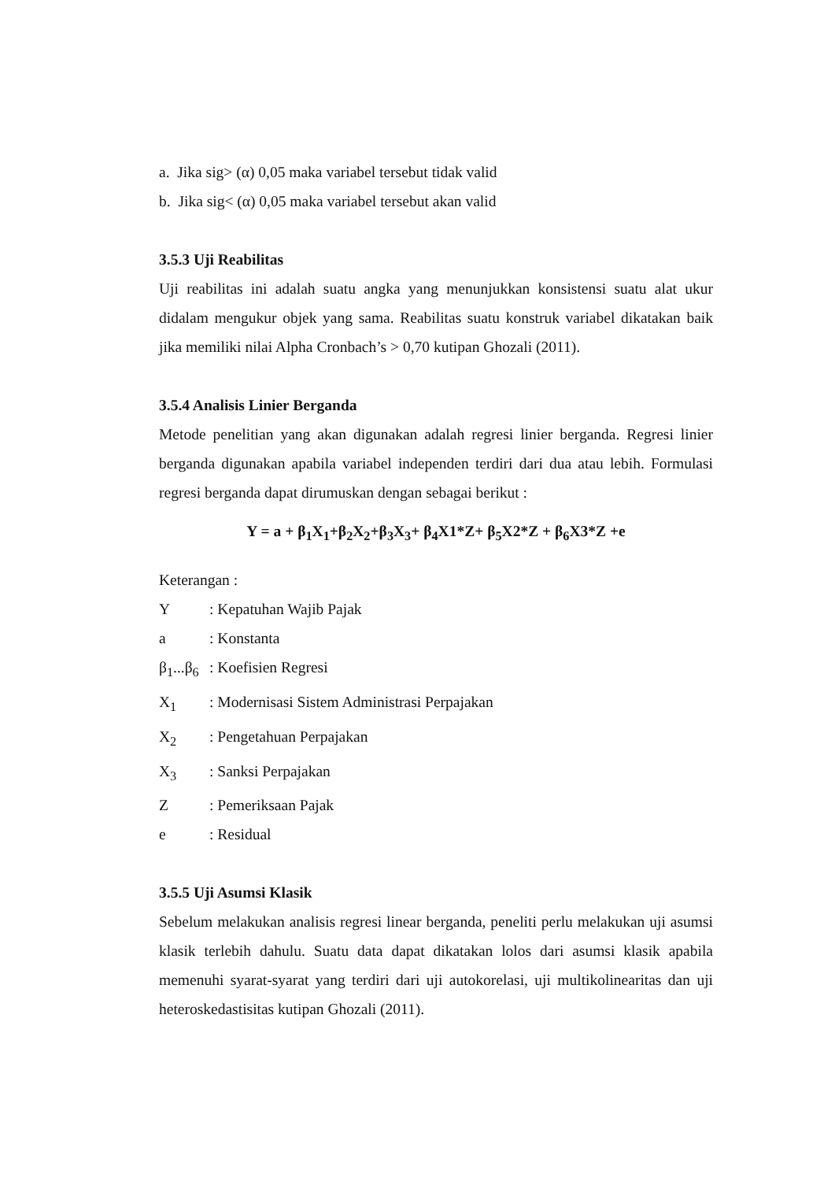a. Jika sig> (α) 0,05 maka variabel tersebut tidak valid
b. Jika sig< (α) 0,05 maka variabel tersebut akan valid
3.5.3 Uji Reabilitas
Uji reabilitas ini adalah suatu angka yang menunjukkan konsistensi suatu alat ukur didalam mengukur objek yang sama. Reabilitas suatu konstruk variabel dikatakan baik jika memiliki nilai Alpha Cronbach’s > 0,70 kutipan Ghozali (2011).
3.5.4 Analisis Linier Berganda
Metode penelitian yang akan digunakan adalah regresi linier berganda. Regresi linier berganda digunakan apabila variabel independen terdiri dari dua atau lebih. Formulasi regresi berganda dapat dirumuskan dengan sebagai berikut :
Y = a + β<sub>1</sub>X<sub>1</sub>+β<sub>2</sub>X<sub>2</sub>+β<sub>3</sub>X<sub>3</sub>+ β<sub>4</sub>X1*Z+ β<sub>5</sub>X2*Z + β<sub>6</sub>X3*Z +e
Keterangan :
Y : Kepatuhan Wajib Pajak
a : Konstanta
β<sub>1</sub>...β<sub>6</sub> : Koefisien Regresi
X<sub>1</sub> : Modernisasi Sistem Administrasi Perpajakan
X<sub>2</sub> : Pengetahuan Perpajakan
X<sub>3</sub> : Sanksi Perpajakan
Z : Pemeriksaan Pajak
e : Residual
3.5.5 Uji Asumsi Klasik
Sebelum melakukan analisis regresi linear berganda, peneliti perlu melakukan uji asumsi klasik terlebih dahulu. Suatu data dapat dikatakan lolos dari asumsi klasik apabila memenuhi syarat-syarat yang terdiri dari uji autokorelasi, uji multikolinearitas dan uji heteroskedastisitas kutipan Ghozali (2011).